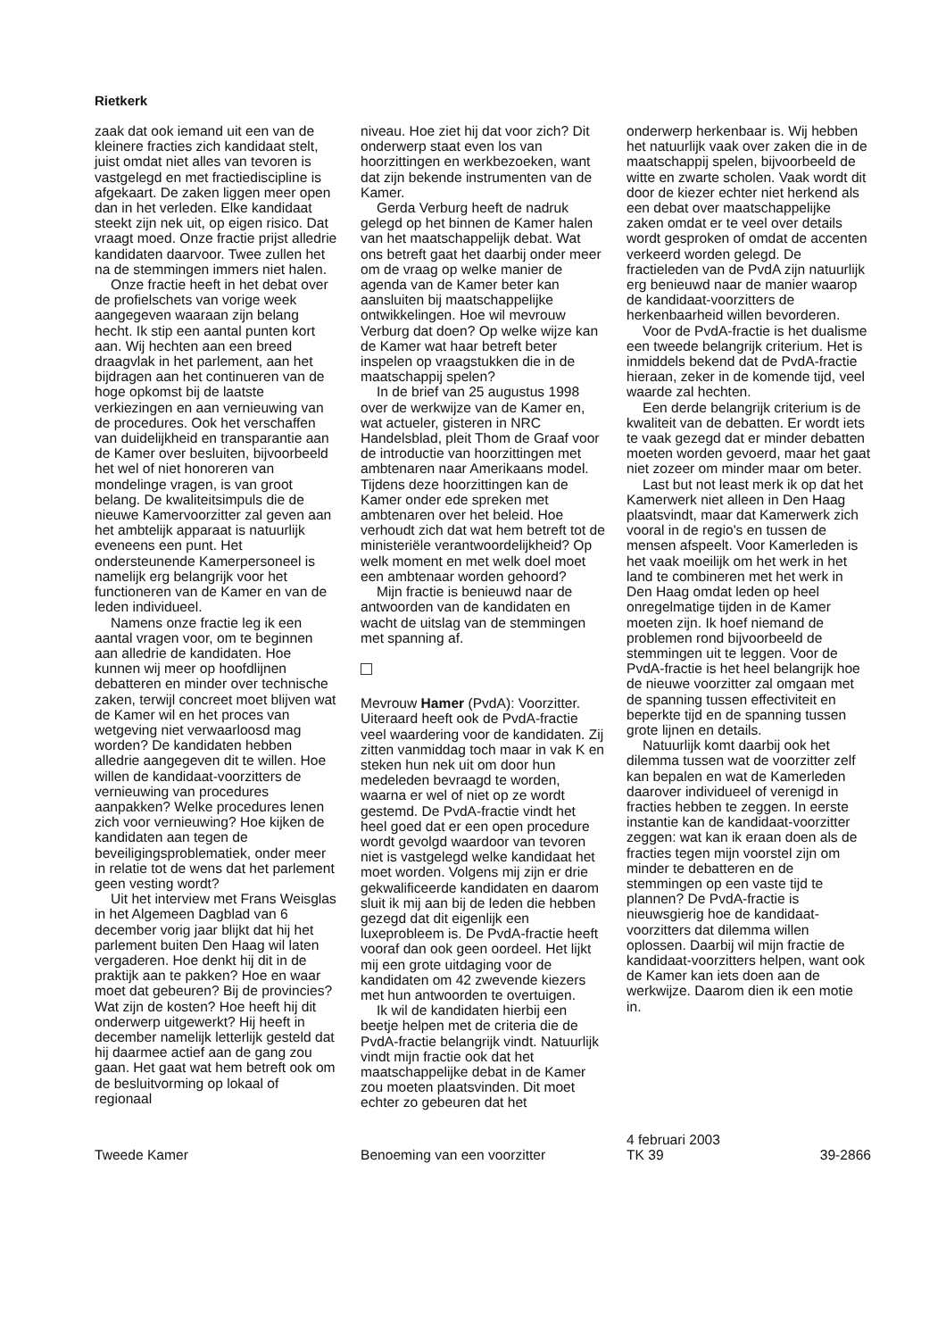Rietkerk
zaak dat ook iemand uit een van de kleinere fracties zich kandidaat stelt, juist omdat niet alles van tevoren is vastgelegd en met fractiediscipline is afgekaart. De zaken liggen meer open dan in het verleden. Elke kandidaat steekt zijn nek uit, op eigen risico. Dat vraagt moed. Onze fractie prijst alledrie kandidaten daarvoor. Twee zullen het na de stemmingen immers niet halen.
Onze fractie heeft in het debat over de profielschets van vorige week aangegeven waaraan zijn belang hecht. Ik stip een aantal punten kort aan. Wij hechten aan een breed draagvlak in het parlement, aan het bijdragen aan het continueren van de hoge opkomst bij de laatste verkiezingen en aan vernieuwing van de procedures. Ook het verschaffen van duidelijkheid en transparantie aan de Kamer over besluiten, bijvoorbeeld het wel of niet honoreren van mondelinge vragen, is van groot belang. De kwaliteitsimpuls die de nieuwe Kamervoorzitter zal geven aan het ambtelijk apparaat is natuurlijk eveneens een punt. Het ondersteunende Kamerpersoneel is namelijk erg belangrijk voor het functioneren van de Kamer en van de leden individueel.
Namens onze fractie leg ik een aantal vragen voor, om te beginnen aan alledrie de kandidaten. Hoe kunnen wij meer op hoofdlijnen debatteren en minder over technische zaken, terwijl concreet moet blijven wat de Kamer wil en het proces van wetgeving niet verwaarloosd mag worden? De kandidaten hebben alledrie aangegeven dit te willen. Hoe willen de kandidaat-voorzitters de vernieuwing van procedures aanpakken? Welke procedures lenen zich voor vernieuwing? Hoe kijken de kandidaten aan tegen de beveiligingsproblematiek, onder meer in relatie tot de wens dat het parlement geen vesting wordt?
Uit het interview met Frans Weisglas in het Algemeen Dagblad van 6 december vorig jaar blijkt dat hij het parlement buiten Den Haag wil laten vergaderen. Hoe denkt hij dit in de praktijk aan te pakken? Hoe en waar moet dat gebeuren? Bij de provincies? Wat zijn de kosten? Hoe heeft hij dit onderwerp uitgewerkt? Hij heeft in december namelijk letterlijk gesteld dat hij daarmee actief aan de gang zou gaan. Het gaat wat hem betreft ook om de besluitvorming op lokaal of regionaal
niveau. Hoe ziet hij dat voor zich? Dit onderwerp staat even los van hoorzittingen en werkbezoeken, want dat zijn bekende instrumenten van de Kamer.
Gerda Verburg heeft de nadruk gelegd op het binnen de Kamer halen van het maatschappelijk debat. Wat ons betreft gaat het daarbij onder meer om de vraag op welke manier de agenda van de Kamer beter kan aansluiten bij maatschappelijke ontwikkelingen. Hoe wil mevrouw Verburg dat doen? Op welke wijze kan de Kamer wat haar betreft beter inspelen op vraagstukken die in de maatschappij spelen?
In de brief van 25 augustus 1998 over de werkwijze van de Kamer en, wat actueler, gisteren in NRC Handelsblad, pleit Thom de Graaf voor de introductie van hoorzittingen met ambtenaren naar Amerikaans model. Tijdens deze hoorzittingen kan de Kamer onder ede spreken met ambtenaren over het beleid. Hoe verhoudt zich dat wat hem betreft tot de ministeriële verantwoordelijkheid? Op welk moment en met welk doel moet een ambtenaar worden gehoord?
Mijn fractie is benieuwd naar de antwoorden van de kandidaten en wacht de uitslag van de stemmingen met spanning af.
Mevrouw Hamer (PvdA): Voorzitter. Uiteraard heeft ook de PvdA-fractie veel waardering voor de kandidaten. Zij zitten vanmiddag toch maar in vak K en steken hun nek uit om door hun medeleden bevraagd te worden, waarna er wel of niet op ze wordt gestemd. De PvdA-fractie vindt het heel goed dat er een open procedure wordt gevolgd waardoor van tevoren niet is vastgelegd welke kandidaat het moet worden. Volgens mij zijn er drie gekwalificeerde kandidaten en daarom sluit ik mij aan bij de leden die hebben gezegd dat dit eigenlijk een luxeprobleem is. De PvdA-fractie heeft vooraf dan ook geen oordeel. Het lijkt mij een grote uitdaging voor de kandidaten om 42 zwevende kiezers met hun antwoorden te overtuigen.
Ik wil de kandidaten hierbij een beetje helpen met de criteria die de PvdA-fractie belangrijk vindt. Natuurlijk vindt mijn fractie ook dat het maatschappelijke debat in de Kamer zou moeten plaatsvinden. Dit moet echter zo gebeuren dat het
onderwerp herkenbaar is. Wij hebben het natuurlijk vaak over zaken die in de maatschappij spelen, bijvoorbeeld de witte en zwarte scholen. Vaak wordt dit door de kiezer echter niet herkend als een debat over maatschappelijke zaken omdat er te veel over details wordt gesproken of omdat de accenten verkeerd worden gelegd. De fractieleden van de PvdA zijn natuurlijk erg benieuwd naar de manier waarop de kandidaat-voorzitters de herkenbaarheid willen bevorderen.
Voor de PvdA-fractie is het dualisme een tweede belangrijk criterium. Het is inmiddels bekend dat de PvdA-fractie hieraan, zeker in de komende tijd, veel waarde zal hechten.
Een derde belangrijk criterium is de kwaliteit van de debatten. Er wordt iets te vaak gezegd dat er minder debatten moeten worden gevoerd, maar het gaat niet zozeer om minder maar om beter.
Last but not least merk ik op dat het Kamerwerk niet alleen in Den Haag plaatsvindt, maar dat Kamerwerk zich vooral in de regio's en tussen de mensen afspeelt. Voor Kamerleden is het vaak moeilijk om het werk in het land te combineren met het werk in Den Haag omdat leden op heel onregelmatige tijden in de Kamer moeten zijn. Ik hoef niemand de problemen rond bijvoorbeeld de stemmingen uit te leggen. Voor de PvdA-fractie is het heel belangrijk hoe de nieuwe voorzitter zal omgaan met de spanning tussen effectiviteit en beperkte tijd en de spanning tussen grote lijnen en details.
Natuurlijk komt daarbij ook het dilemma tussen wat de voorzitter zelf kan bepalen en wat de Kamerleden daarover individueel of verenigd in fracties hebben te zeggen. In eerste instantie kan de kandidaat-voorzitter zeggen: wat kan ik eraan doen als de fracties tegen mijn voorstel zijn om minder te debatteren en de stemmingen op een vaste tijd te plannen? De PvdA-fractie is nieuwsgierig hoe de kandidaat-voorzitters dat dilemma willen oplossen. Daarbij wil mijn fractie de kandidaat-voorzitters helpen, want ook de Kamer kan iets doen aan de werkwijze. Daarom dien ik een motie in.
Tweede Kamer
Benoeming van een voorzitter
4 februari 2003
TK 39
39-2866